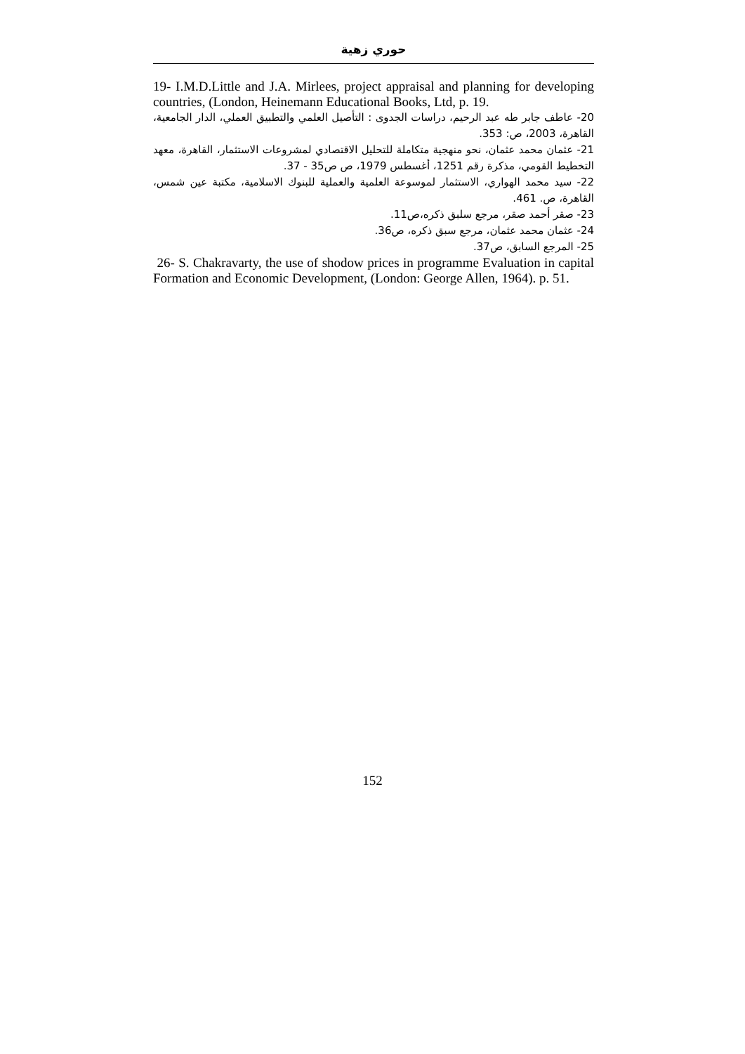حوري زهية
19- I.M.D.Little and J.A. Mirlees, project appraisal and planning for developing countries, (London, Heinemann Educational Books, Ltd, p. 19.
20- عاطف جابر طه عبد الرحيم، دراسات الجدوى : التأصيل العلمي والتطبيق العملي، الدار الجامعية، القاهرة، 2003، ص: 353.
21- عثمان محمد عثمان، نحو منهجية متكاملة للتحليل الاقتصادي لمشروعات الاستثمار، القاهرة، معهد التخطيط القومي، مذكرة رقم 1251، أغسطس 1979، ص ص35 - 37.
22- سيد محمد الهواري، الاستثمار لموسوعة العلمية والعملية للبنوك الاسلامية، مكتبة عين شمس، القاهرة، ص. 461.
23- صقر أحمد صقر، مرجع سلبق ذكره،ص11.
24- عثمان محمد عثمان، مرجع سبق ذكره، ص36.
25- المرجع السابق، ص37.
26- S. Chakravarty, the use of shodow prices in programme Evaluation in capital Formation and Economic Development, (London: George Allen, 1964). p. 51.
152